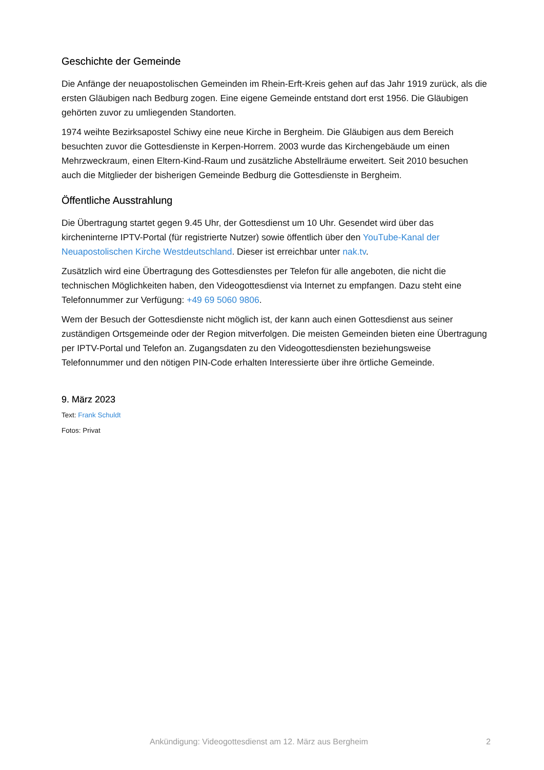Geschichte der Gemeinde
Die Anfänge der neuapostolischen Gemeinden im Rhein-Erft-Kreis gehen auf das Jahr 1919 zurück, als die ersten Gläubigen nach Bedburg zogen. Eine eigene Gemeinde entstand dort erst 1956. Die Gläubigen gehörten zuvor zu umliegenden Standorten.
1974 weihte Bezirksapostel Schiwy eine neue Kirche in Bergheim. Die Gläubigen aus dem Bereich besuchten zuvor die Gottesdienste in Kerpen-Horrem. 2003 wurde das Kirchengebäude um einen Mehrzweckraum, einen Eltern-Kind-Raum und zusätzliche Abstellräume erweitert. Seit 2010 besuchen auch die Mitglieder der bisherigen Gemeinde Bedburg die Gottesdienste in Bergheim.
Öffentliche Ausstrahlung
Die Übertragung startet gegen 9.45 Uhr, der Gottesdienst um 10 Uhr. Gesendet wird über das kircheninterne IPTV-Portal (für registrierte Nutzer) sowie öffentlich über den YouTube-Kanal der Neuapostolischen Kirche Westdeutschland. Dieser ist erreichbar unter nak.tv.
Zusätzlich wird eine Übertragung des Gottesdienstes per Telefon für alle angeboten, die nicht die technischen Möglichkeiten haben, den Videogottesdienst via Internet zu empfangen. Dazu steht eine Telefonnummer zur Verfügung: +49 69 5060 9806.
Wem der Besuch der Gottesdienste nicht möglich ist, der kann auch einen Gottesdienst aus seiner zuständigen Ortsgemeinde oder der Region mitverfolgen. Die meisten Gemeinden bieten eine Übertragung per IPTV-Portal und Telefon an. Zugangsdaten zu den Videogottesdiensten beziehungsweise Telefonnummer und den nötigen PIN-Code erhalten Interessierte über ihre örtliche Gemeinde.
9. März 2023
Text: Frank Schuldt
Fotos: Privat
Ankündigung: Videogottesdienst am 12. März aus Bergheim 2